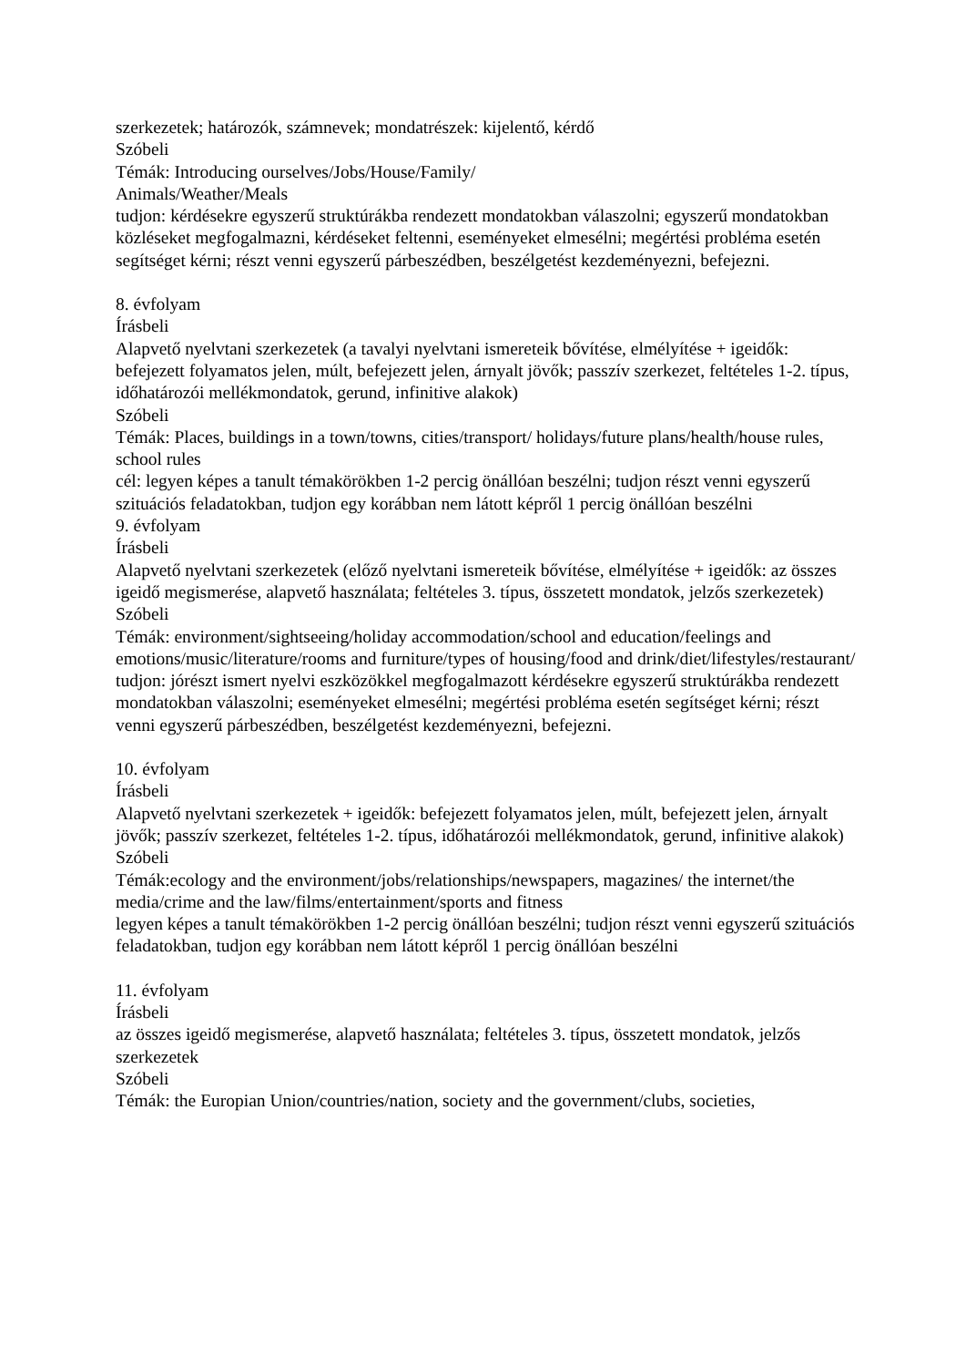szerkezetek; határozók, számnevek; mondatrészek: kijelentő, kérdő
Szóbeli
Témák: Introducing ourselves/Jobs/House/Family/
Animals/Weather/Meals
tudjon: kérdésekre egyszerű struktúrákba rendezett mondatokban válaszolni; egyszerű mondatokban közléseket megfogalmazni, kérdéseket feltenni, eseményeket elmesélni; megértési probléma esetén segítséget kérni; részt venni egyszerű párbeszédben, beszélgetést kezdeményezni, befejezni.
8. évfolyam
Írásbeli
Alapvető nyelvtani szerkezetek (a tavalyi nyelvtani ismereteik bővítése, elmélyítése + igeidők: befejezett folyamatos jelen, múlt, befejezett jelen, árnyalt jövők; passzív szerkezet, feltételes 1-2. típus, időhatározói mellékmondatok, gerund, infinitive alakok)
Szóbeli
Témák: Places, buildings in a town/towns, cities/transport/ holidays/future plans/health/house rules, school rules
cél: legyen képes a tanult témakörökben 1-2 percig önállóan beszélni; tudjon részt venni egyszerű szituációs feladatokban, tudjon egy korábban nem látott képről 1 percig önállóan beszélni
9. évfolyam
Írásbeli
Alapvető nyelvtani szerkezetek (előző nyelvtani ismereteik bővítése, elmélyítése + igeidők: az összes igeidő megismerése, alapvető használata; feltételes 3. típus, összetett mondatok, jelzős szerkezetek)
Szóbeli
Témák: environment/sightseeing/holiday accommodation/school and education/feelings and emotions/music/literature/rooms and furniture/types of housing/food and drink/diet/lifestyles/restaurant/
tudjon: jórészt ismert nyelvi eszközökkel megfogalmazott kérdésekre egyszerű struktúrákba rendezett mondatokban válaszolni; eseményeket elmesélni; megértési probléma esetén segítséget kérni; részt venni egyszerű párbeszédben, beszélgetést kezdeményezni, befejezni.
10. évfolyam
Írásbeli
Alapvető nyelvtani szerkezetek + igeidők: befejezett folyamatos jelen, múlt, befejezett jelen, árnyalt jövők; passzív szerkezet, feltételes 1-2. típus, időhatározói mellékmondatok, gerund, infinitive alakok)
Szóbeli
Témák:ecology and the environment/jobs/relationships/newspapers, magazines/ the internet/the media/crime and the law/films/entertainment/sports and fitness
legyen képes a tanult témakörökben 1-2 percig önállóan beszélni; tudjon részt venni egyszerű szituációs feladatokban, tudjon egy korábban nem látott képről 1 percig önállóan beszélni
11. évfolyam
Írásbeli
az összes igeidő megismerése, alapvető használata; feltételes 3. típus, összetett mondatok, jelzős szerkezetek
Szóbeli
Témák: the Europian Union/countries/nation, society and the government/clubs, societies,